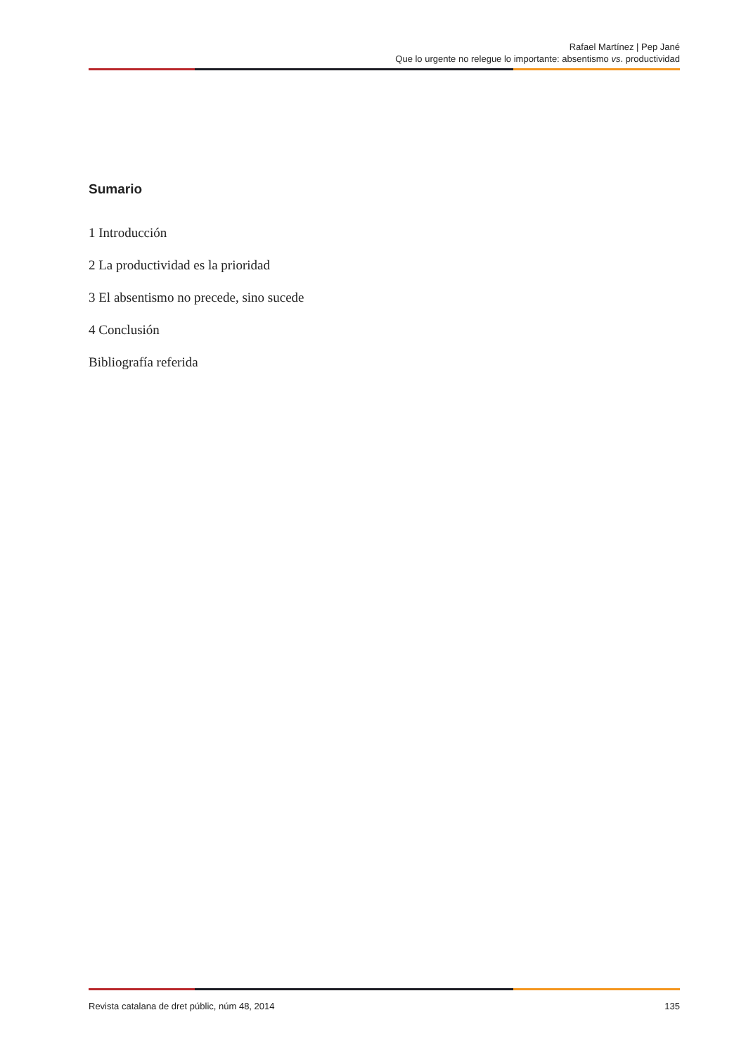Rafael Martínez | Pep Jané
Que lo urgente no relegue lo importante: absentismo vs. productividad
Sumario
1 Introducción
2 La productividad es la prioridad
3 El absentismo no precede, sino sucede
4 Conclusión
Bibliografía referida
Revista catalana de dret públic, núm 48, 2014 135